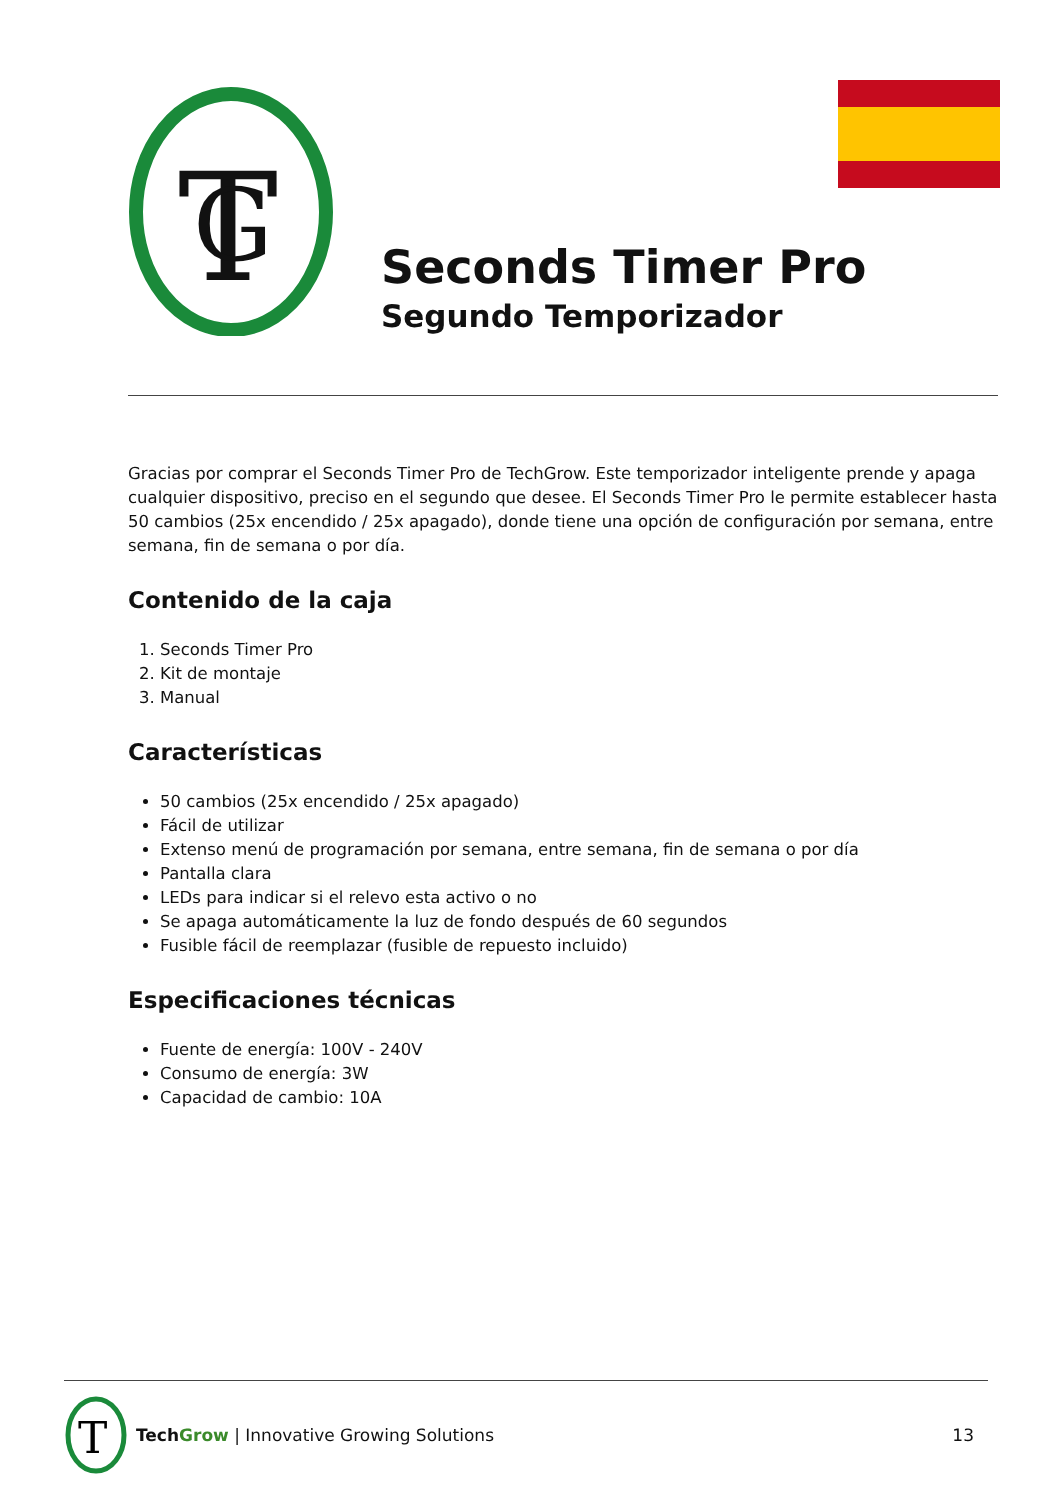T
G
Seconds Timer Pro
Segundo Temporizador
Gracias por comprar el Seconds Timer Pro de TechGrow. Este temporizador inteligente prende y apaga cualquier dispositivo, preciso en el segundo que desee. El Seconds Timer Pro le permite establecer hasta 50 cambios (25x encendido / 25x apagado), donde tiene una opción de configuración por semana, entre semana, fin de semana o por día.
Contenido de la caja
1. Seconds Timer Pro
2. Kit de montaje
3. Manual
Características
50 cambios (25x encendido / 25x apagado)
Fácil de utilizar
Extenso menú de programación por semana, entre semana, fin de semana o por día
Pantalla clara
LEDs para indicar si el relevo esta activo o no
Se apaga automáticamente la luz de fondo después de 60 segundos
Fusible fácil de reemplazar (fusible de repuesto incluido)
Especificaciones técnicas
Fuente de energía: 100V - 240V
Consumo de energía: 3W
Capacidad de cambio: 10A
T
Tech Grow | Innovative Growing Solutions 13